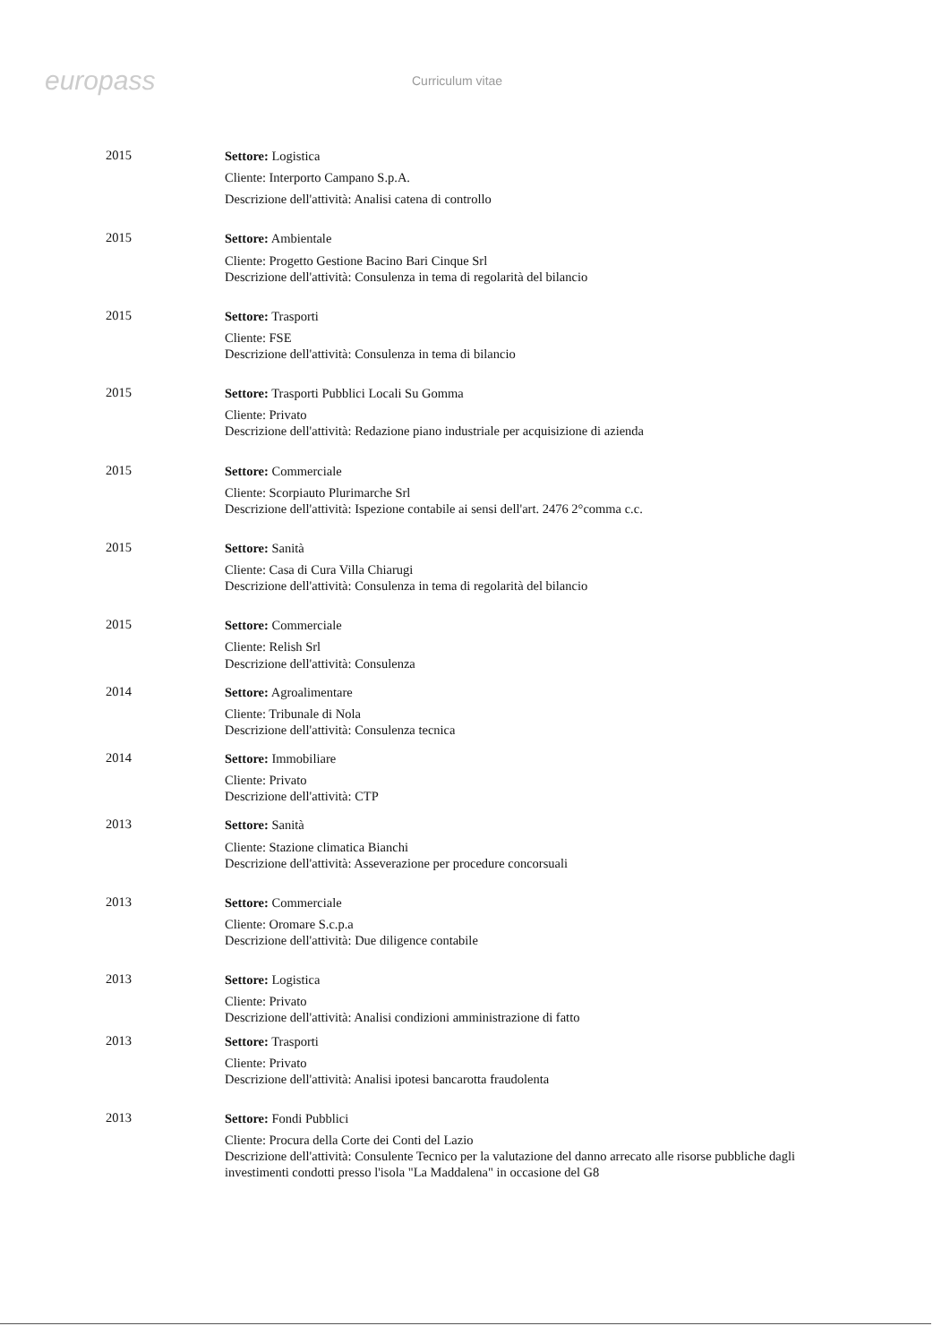europass
Curriculum vitae
2015
Settore: Logistica
Cliente: Interporto Campano S.p.A.
Descrizione dell'attività: Analisi catena di controllo
2015
Settore: Ambientale
Cliente: Progetto Gestione Bacino Bari Cinque Srl
Descrizione dell'attività: Consulenza in tema di regolarità del bilancio
2015
Settore: Trasporti
Cliente: FSE
Descrizione dell'attività: Consulenza in tema di bilancio
2015
Settore: Trasporti Pubblici Locali Su Gomma
Cliente: Privato
Descrizione dell'attività: Redazione piano industriale per acquisizione di azienda
2015
Settore: Commerciale
Cliente: Scorpiauto Plurimarche Srl
Descrizione dell'attività: Ispezione contabile ai sensi dell'art. 2476 2°comma c.c.
2015
Settore: Sanità
Cliente: Casa di Cura Villa Chiarugi
Descrizione dell'attività: Consulenza in tema di regolarità del bilancio
2015
Settore: Commerciale
Cliente: Relish Srl
Descrizione dell'attività: Consulenza
2014
Settore: Agroalimentare
Cliente: Tribunale di Nola
Descrizione dell'attività: Consulenza tecnica
2014
Settore: Immobiliare
Cliente: Privato
Descrizione dell'attività: CTP
2013
Settore: Sanità
Cliente: Stazione climatica Bianchi
Descrizione dell'attività: Asseverazione per procedure concorsuali
2013
Settore: Commerciale
Cliente: Oromare S.c.p.a
Descrizione dell'attività: Due diligence contabile
2013
Settore: Logistica
Cliente: Privato
Descrizione dell'attività: Analisi condizioni amministrazione di fatto
2013
Settore: Trasporti
Cliente: Privato
Descrizione dell'attività: Analisi ipotesi bancarotta fraudolenta
2013
Settore: Fondi Pubblici
Cliente: Procura della Corte dei Conti del Lazio
Descrizione dell'attività: Consulente Tecnico per la valutazione del danno arrecato alle risorse pubbliche dagli investimenti condotti presso l'isola "La Maddalena" in occasione del G8